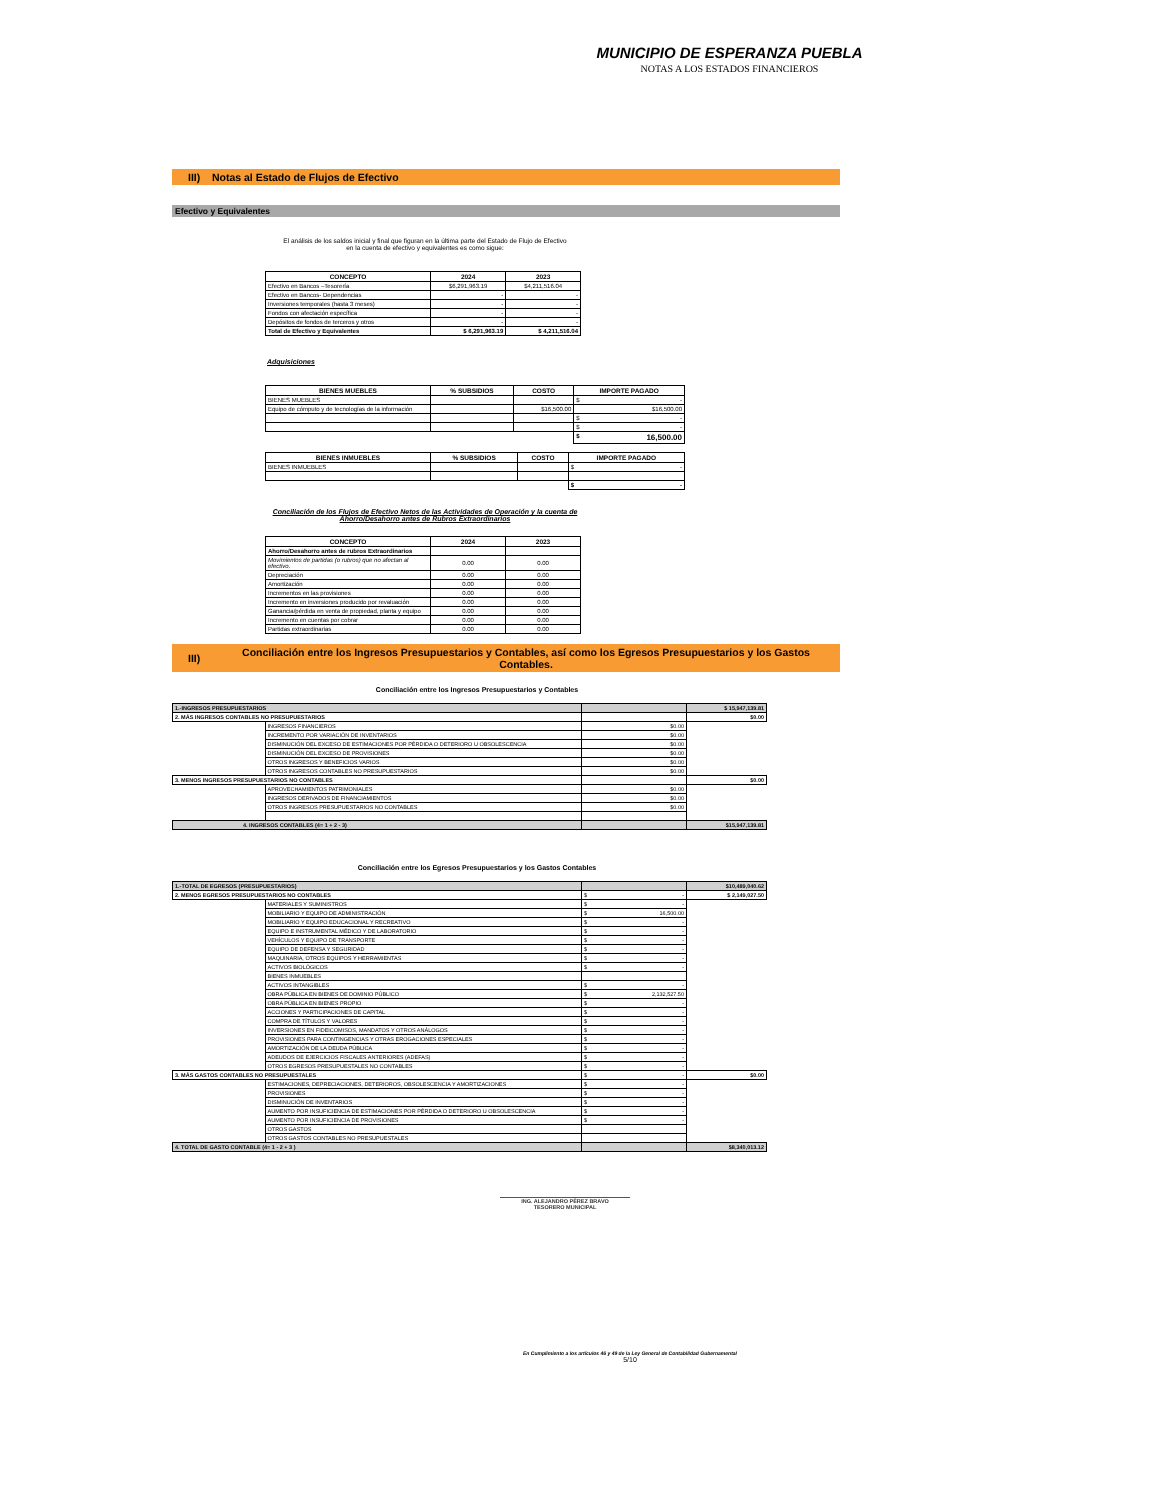MUNICIPIO DE ESPERANZA PUEBLA
NOTAS A LOS ESTADOS FINANCIEROS
III) Notas al Estado de Flujos de Efectivo
Efectivo y Equivalentes
El análisis de los saldos inicial y final que figuran en la última parte del Estado de Flujo de Efectivo en la cuenta de efectivo y equivalentes es como sigue:
| CONCEPTO | 2024 | 2023 |
| --- | --- | --- |
| Efectivo en Bancos –Tesorería | $6,291,963.19 | $4,211,516.04 |
| Efectivo en Bancos- Dependencias | - | - |
| Inversiones temporales (hasta 3 meses) | - | - |
| Fondos con afectación específica | - | - |
| Depósitos de fondos de terceros y otros | - | - |
| Total de Efectivo y Equivalentes | $ 6,291,963.19 | $ 4,211,516.04 |
Adquisiciones
| BIENES MUEBLES | % SUBSIDIOS | COSTO | IMPORTE PAGADO |
| --- | --- | --- | --- |
| BIENES MUEBLES | | | $ - |
| Equipo de cómputo y de tecnologías de la información | | $16,500.00 | $16,500.00 |
| | | | $ - |
| | | | $ - |
| | | | $ 16,500.00 |
| BIENES INMUEBLES | % SUBSIDIOS | COSTO | IMPORTE PAGADO |
| --- | --- | --- | --- |
| BIENES INMUEBLES | | | $ - |
| | | | $ - |
Conciliación de los Flujos de Efectivo Netos de las Actividades de Operación y la cuenta de Ahorro/Desahorro antes de Rubros Extraordinarios
| CONCEPTO | 2024 | 2023 |
| --- | --- | --- |
| Ahorro/Desahorro antes de rubros Extraordinarios | | |
| Movimientos de partidas (o rubros) que no afectan al efectivo. | 0.00 | 0.00 |
| Depreciación | 0.00 | 0.00 |
| Amortización | 0.00 | 0.00 |
| Incrementos en las provisiones | 0.00 | 0.00 |
| Incremento en inversiones producido por revaluación | 0.00 | 0.00 |
| Ganancia/pérdida en venta de propiedad, planta y equipo | 0.00 | 0.00 |
| Incremento en cuentas por cobrar | 0.00 | 0.00 |
| Partidas extraordinarias | 0.00 | 0.00 |
III) Conciliación entre los Ingresos Presupuestarios y Contables, así como los Egresos Presupuestarios y los Gastos Contables.
Conciliación entre los Ingresos Presupuestarios y Contables
| 1.-INGRESOS PRESUPUESTARIOS | | | $ 15,947,139.81 |
| 2. MÁS INGRESOS CONTABLES NO PRESUPUESTARIOS | | | $0.00 |
| | INGRESOS FINANCIEROS | $0.00 | |
| | INCREMENTO POR VARIACIÓN DE INVENTARIOS | $0.00 | |
| | DISMINUCIÓN DEL EXCESO DE ESTIMACIONES POR PÉRDIDA O DETERIORO U OBSOLESCENCIA | $0.00 | |
| | DISMINUCIÓN DEL EXCESO DE PROVISIONES | $0.00 | |
| | OTROS INGRESOS Y BENEFICIOS VARIOS | $0.00 | |
| | OTROS INGRESOS CONTABLES NO PRESUPUESTARIOS | $0.00 | |
| 3. MENOS INGRESOS PRESUPUESTARIOS NO CONTABLES | | | $0.00 |
| | APROVECHAMIENTOS PATRIMONIALES | $0.00 | |
| | INGRESOS DERIVADOS DE FINANCIAMIENTOS | $0.00 | |
| | OTROS INGRESOS PRESUPUESTARIOS NO CONTABLES | $0.00 | |
| 4. INGRESOS CONTABLES (4= 1 + 2 - 3) | | | $15,947,139.81 |
Conciliación entre los Egresos Presupuestarios y los Gastos Contables
| 1.-TOTAL DE EGRESOS (PRESUPUESTARIOS) | | | $10,489,040.62 |
| 2. MENOS EGRESOS PRESUPUESTARIOS NO CONTABLES | | $ - | $ 2,149,027.50 |
| | MATERIALES Y SUMINISTROS | $ - | |
| | MOBILIARIO Y EQUIPO DE ADMINISTRACIÓN | $ 16,500.00 | |
| | MOBILIARIO Y EQUIPO EDUCACIONAL Y RECREATIVO | $ - | |
| | EQUIPO E INSTRUMENTAL MÉDICO Y DE LABORATORIO | $ - | |
| | VEHÍCULOS Y EQUIPO DE TRANSPORTE | $ - | |
| | EQUIPO DE DEFENSA Y SEGURIDAD | $ - | |
| | MAQUINARIA, OTROS EQUIPOS Y HERRAMIENTAS | $ - | |
| | ACTIVOS BIOLÓGICOS | $ - | |
| | BIENES INMUEBLES | | |
| | ACTIVOS INTANGIBLES | $ - | |
| | OBRA PÚBLICA EN BIENES DE DOMINIO PÚBLICO | $ 2,132,527.50 | |
| | OBRA PÚBLICA EN BIENES PROPIO | $ - | |
| | ACCIONES Y PARTICIPACIONES DE CAPITAL | $ - | |
| | COMPRA DE TÍTULOS Y VALORES | $ - | |
| | INVERSIONES EN FIDEICOMISOS, MANDATOS Y OTROS ANÁLOGOS | $ - | |
| | PROVISIONES PARA CONTINGENCIAS Y OTRAS EROGACIONES ESPECIALES | $ - | |
| | AMORTIZACIÓN DE LA DEUDA PÚBLICA | $ - | |
| | ADEUDOS DE EJERCICIOS FISCALES ANTERIORES (ADEFAS) | $ - | |
| | OTROS EGRESOS PRESUPUESTALES NO CONTABLES | $ - | |
| 3. MÁS GASTOS CONTABLES NO PRESUPUESTALES | | $ - | $0.00 |
| | ESTIMACIONES, DEPRECIACIONES, DETERIOROS, OBSOLESCENCIA Y AMORTIZACIONES | $ - | |
| | PROVISIONES | $ - | |
| | DISMINUCIÓN DE INVENTARIOS | $ - | |
| | AUMENTO POR INSUFICIENCIA DE ESTIMACIONES POR PÉRDIDA O DETERIORO U OBSOLESCENCIA | $ - | |
| | AUMENTO POR INSUFICIENCIA DE PROVISIONES | $ - | |
| | OTROS GASTOS | | |
| | OTROS GASTOS CONTABLES NO PRESUPUESTALES | | |
| 4. TOTAL DE GASTO CONTABLE (4= 1 - 2 + 3 ) | | | $8,340,013.12 |
ING. ALEJANDRO PÉREZ BRAVO
TESORERO MUNICIPAL
En Cumplimiento a los artículos 46 y 49 de la Ley General de Contabilidad Gubernamental
5/10